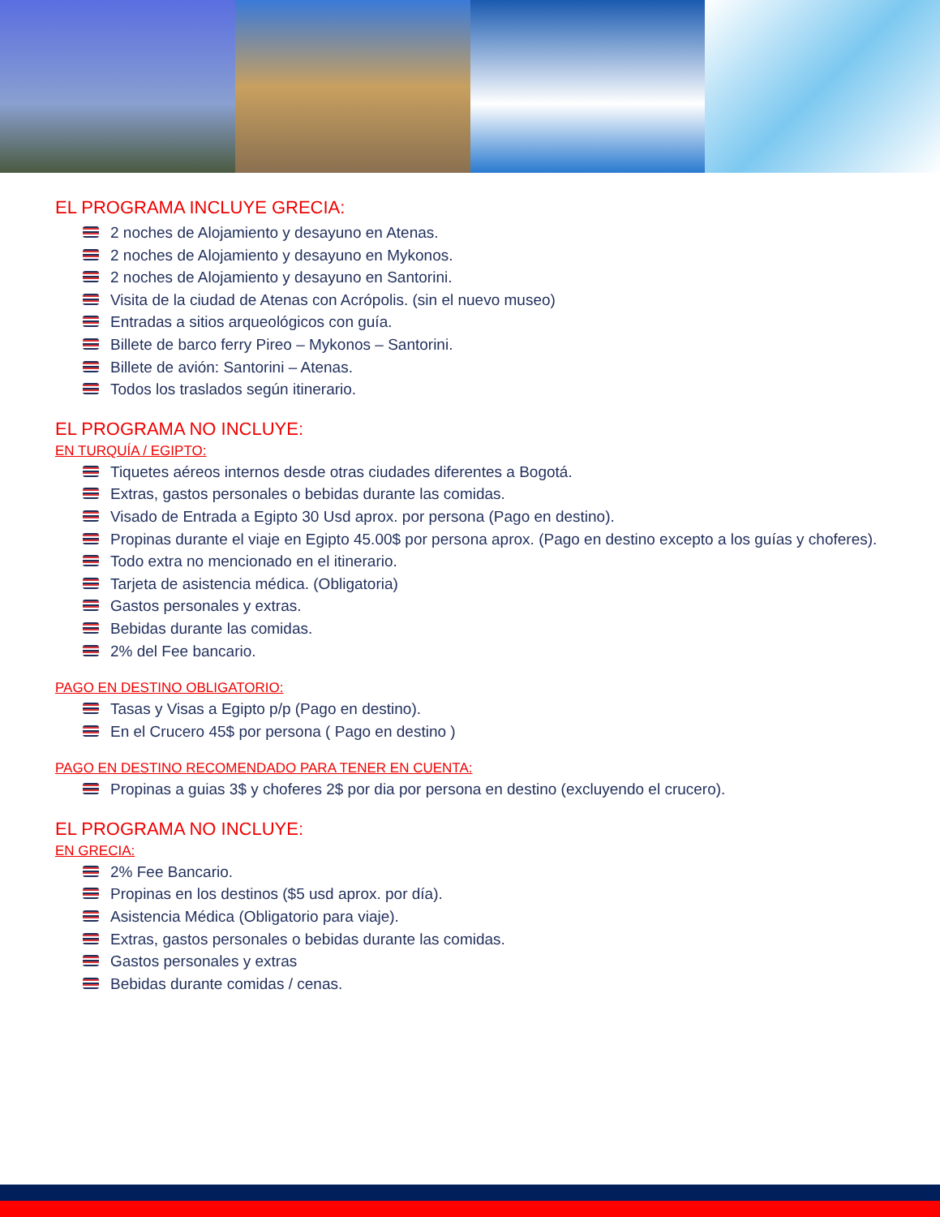EL PROGRAMA INCLUYE GRECIA:
2 noches de Alojamiento y desayuno en Atenas.
2 noches de Alojamiento y desayuno en Mykonos.
2 noches de Alojamiento y desayuno en Santorini.
Visita de la ciudad de Atenas con Acrópolis. (sin el nuevo museo)
Entradas a sitios arqueológicos con guía.
Billete de barco ferry Pireo – Mykonos – Santorini.
Billete de avión: Santorini – Atenas.
Todos los traslados según itinerario.
EL PROGRAMA NO INCLUYE:
EN TURQUÍA / EGIPTO:
Tiquetes aéreos internos desde otras ciudades diferentes a Bogotá.
Extras, gastos personales o bebidas durante las comidas.
Visado de Entrada a Egipto 30 Usd aprox. por persona (Pago en destino).
Propinas durante el viaje en Egipto 45.00$ por persona aprox. (Pago en destino excepto a los guías y choferes).
Todo extra no mencionado en el itinerario.
Tarjeta de asistencia médica. (Obligatoria)
Gastos personales y extras.
Bebidas durante las comidas.
2% del Fee bancario.
PAGO EN DESTINO OBLIGATORIO:
Tasas y Visas a Egipto p/p (Pago en destino).
En el Crucero 45$ por persona ( Pago en destino )
PAGO EN DESTINO RECOMENDADO PARA TENER EN CUENTA:
Propinas a guias 3$ y choferes 2$ por dia por persona en destino (excluyendo el crucero).
EL PROGRAMA NO INCLUYE:
EN GRECIA:
2% Fee Bancario.
Propinas en los destinos ($5 usd aprox. por día).
Asistencia Médica (Obligatorio para viaje).
Extras, gastos personales o bebidas durante las comidas.
Gastos personales y extras
Bebidas durante comidas / cenas.